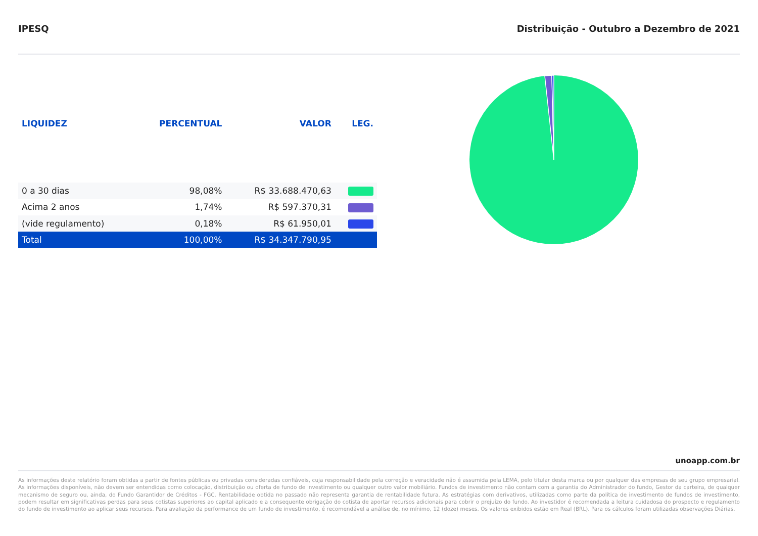IPESQ Distribuição - Outubro a Dezembro de 2021
| LIQUIDEZ | PERCENTUAL | VALOR | LEG. |
| --- | --- | --- | --- |
| 0 a 30 dias | 98,08% | R$ 33.688.470,63 | |
| Acima 2 anos | 1,74% | R$ 597.370,31 | |
| (vide regulamento) | 0,18% | R$ 61.950,01 | |
| Total | 100,00% | R$ 34.347.790,95 | |
unoapp.com.br
As informações deste relatório foram obtidas a partir de fontes públicas ou privadas consideradas confiáveis, cuja responsabilidade pela correção e veracidade não é assumida pela LEMA, pelo titular desta marca ou por qualquer das empresas de seu grupo empresarial. As informações disponíveis, não devem ser entendidas como colocação, distribuição ou oferta de fundo de investimento ou qualquer outro valor mobiliário. Fundos de investimento não contam com a garantia do Administrador do fundo, Gestor da carteira, de qualquer mecanismo de seguro ou, ainda, do Fundo Garantidor de Créditos - FGC. Rentabilidade obtida no passado não representa garantia de rentabilidade futura. As estratégias com derivativos, utilizadas como parte da política de investimento de fundos de investimento, podem resultar em significativas perdas para seus cotistas superiores ao capital aplicado e a consequente obrigação do cotista de aportar recursos adicionais para cobrir o prejuízo do fundo. Ao investidor é recomendada a leitura cuidadosa do prospecto e regulamento do fundo de investimento ao aplicar seus recursos. Para avaliação da performance de um fundo de investimento, é recomendável a análise de, no mínimo, 12 (doze) meses. Os valores exibidos estão em Real (BRL). Para os cálculos foram utilizadas observações Diárias.